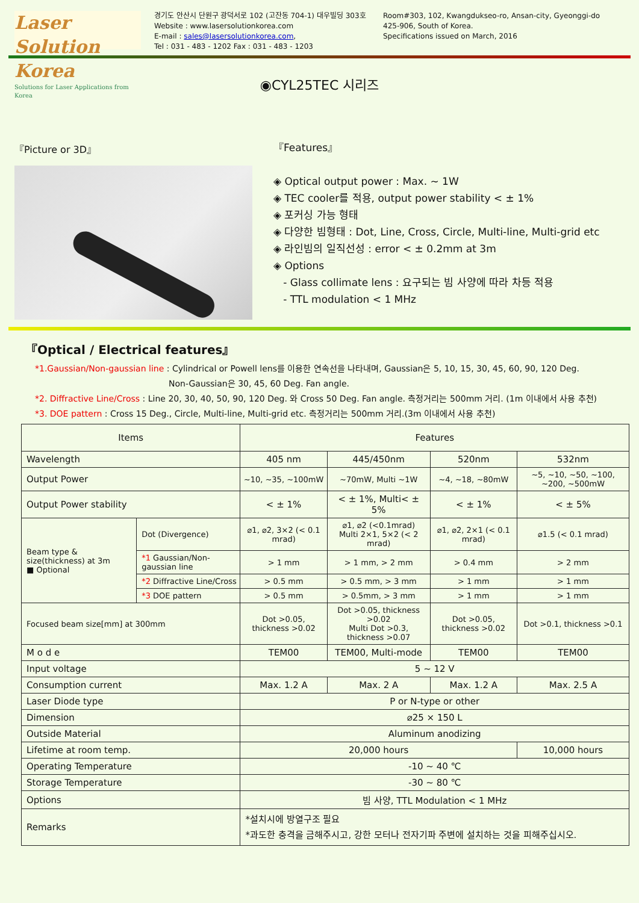Laser Solution Korea
Solutions for Laser Applications from Korea
경기도 안산시 단원구 광덕서로 102 (고잔동 704-1) 대우빌딩 303호
Website : www.lasersolutionkorea.com
E-mail : sales@lasersolutionkorea.com,
Tel : 031 - 483 - 1202 Fax : 031 - 483 - 1203
Room#303, 102, Kwangdukseo-ro, Ansan-city, Gyeonggi-do
425-906, South of Korea.
Specifications issued on March, 2016
◉CYL25TEC 시리즈
『Picture or 3D』
『Features』
◈ Optical output power : Max. ~ 1W
◈ TEC cooler를 적용, output power stability < ± 1%
◈ 포커싱 가능 형태
◈ 다양한 빔형태 : Dot, Line, Cross, Circle, Multi-line, Multi-grid etc
◈ 라인빔의 일직선성 : error < ± 0.2mm at 3m
◈ Options
- Glass collimate lens : 요구되는 빔 사양에 따라 차등 적용
- TTL modulation < 1 MHz
『Optical / Electrical features』
*1.Gaussian/Non-gaussian line : Cylindrical or Powell lens를 이용한 연속선을 나타내며, Gaussian은 5, 10, 15, 30, 45, 60, 90, 120 Deg.
Non-Gaussian은 30, 45, 60 Deg. Fan angle.
*2. Diffractive Line/Cross : Line 20, 30, 40, 50, 90, 120 Deg. 와 Cross 50 Deg. Fan angle. 측정거리는 500mm 거리. (1m 이내에서 사용 추천)
*3. DOE pattern : Cross 15 Deg., Circle, Multi-line, Multi-grid etc. 측정거리는 500mm 거리.(3m 이내에서 사용 추천)
| Items | | Features | | | |
| --- | --- | --- | --- | --- | --- |
| Wavelength | | 405 nm | 445/450nm | 520nm | 532nm |
| Output Power | | ~10, ~35, ~100mW | ~70mW, Multi ~1W | ~4, ~18, ~80mW | ~5, ~10, ~50, ~100, ~200, ~500mW |
| Output Power stability | | < ± 1% | < ± 1%, Multi< ± 5% | < ± 1% | < ± 5% |
| Beam type & size(thickness) at 3m ■ Optional | Dot (Divergence) | ⌀1, ⌀2, 3×2 (< 0.1 mrad) | ⌀1, ⌀2 (<0.1mrad) Multi 2×1, 5×2 (< 2 mrad) | ⌀1, ⌀2, 2×1 (< 0.1 mrad) | ⌀1.5 (< 0.1 mrad) |
| | *1 Gaussian/Non-gaussian line | > 1 mm | > 1 mm, > 2 mm | > 0.4 mm | > 2 mm |
| | *2 Diffractive Line/Cross | > 0.5 mm | > 0.5 mm, > 3 mm | > 1 mm | > 1 mm |
| | *3 DOE pattern | > 0.5 mm | > 0.5mm, > 3 mm | > 1 mm | > 1 mm |
| Focused beam size[mm] at 300mm | | Dot >0.05, thickness >0.02 | Dot >0.05, thickness >0.02 Multi Dot >0.3, thickness >0.07 | Dot >0.05, thickness >0.02 | Dot >0.1, thickness >0.1 |
| M o d e | | TEM00 | TEM00, Multi-mode | TEM00 | TEM00 |
| Input voltage | | 5 ~ 12 V | | | |
| Consumption current | | Max. 1.2 A | Max. 2 A | Max. 1.2 A | Max. 2.5 A |
| Laser Diode type | | P or N-type or other | | | |
| Dimension | | ⌀25 × 150 L | | | |
| Outside Material | | Aluminum anodizing | | | |
| Lifetime at room temp. | | 20,000 hours | | | 10,000 hours |
| Operating Temperature | | -10 ~ 40 ℃ | | | |
| Storage Temperature | | -30 ~ 80 ℃ | | | |
| Options | | 빔 사양, TTL Modulation < 1 MHz | | | |
| Remarks | | *설치시에 방열구조 필요 *과도한 충격을 금해주시고, 강한 모터나 전자기파 주변에 설치하는 것을 피해주십시오. | | | |